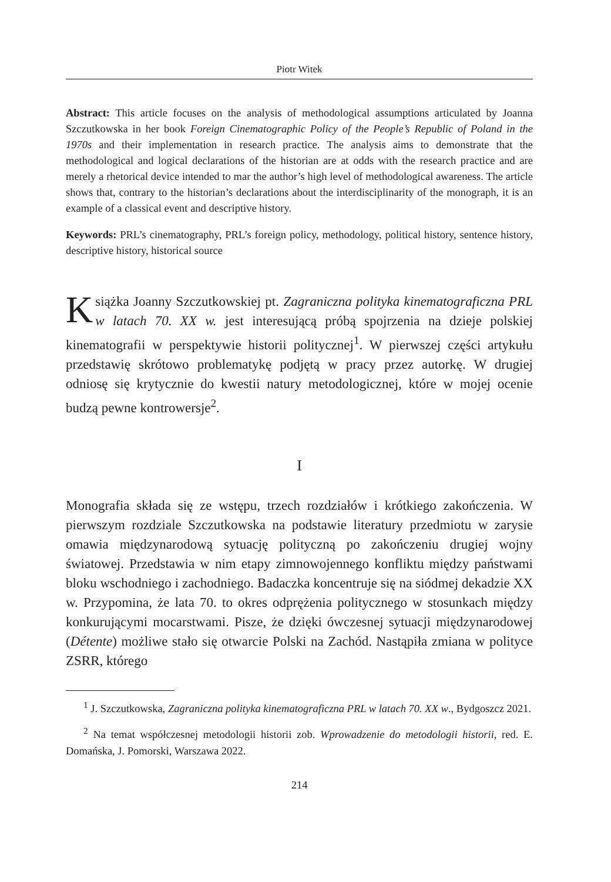Piotr Witek
Abstract: This article focuses on the analysis of methodological assumptions articulated by Joanna Szczutkowska in her book Foreign Cinematographic Policy of the People’s Republic of Poland in the 1970s and their implementation in research practice. The analysis aims to demonstrate that the methodological and logical declarations of the historian are at odds with the research practice and are merely a rhetorical device intended to mar the author’s high level of methodological awareness. The article shows that, contrary to the historian’s declarations about the interdisciplinarity of the monograph, it is an example of a classical event and descriptive history.
Keywords: PRL’s cinematography, PRL’s foreign policy, methodology, political history, sentence history, descriptive history, historical source
Książka Joanny Szczutkowskiej pt. Zagraniczna polityka kinematograficzna PRL w latach 70. XX w. jest interesującą próbą spojrzenia na dzieje polskiej kinematografii w perspektywie historii politycznej<sup>1</sup>. W pierwszej części artykułu przedstawię skrótowo problematykę podjętą w pracy przez autorkę. W drugiej odniosę się krytycznie do kwestii natury metodologicznej, które w mojej ocenie budzą pewne kontrowersje<sup>2</sup>.
I
Monografia składa się ze wstępu, trzech rozdziałów i krótkiego zakończenia. W pierwszym rozdziale Szczutkowska na podstawie literatury przedmiotu w zarysie omawia międzynarodową sytuację polityczną po zakończeniu drugiej wojny światowej. Przedstawia w nim etapy zimnowojennego konfliktu między państwami bloku wschodniego i zachodniego. Badaczka koncentruje się na siódmej dekadzie XX w. Przypomina, że lata 70. to okres odprężenia politycznego w stosunkach między konkurującymi mocarstwami. Pisze, że dzięki ówczesnej sytuacji międzynarodowej (Détente) możliwe stało się otwarcie Polski na Zachód. Nastąpiła zmiana w polityce ZSRR, którego
<sup>1</sup> J. Szczutkowska, Zagraniczna polityka kinematograficzna PRL w latach 70. XX w., Bydgoszcz 2021.
<sup>2</sup> Na temat współczesnej metodologii historii zob. Wprowadzenie do metodologii historii, red. E. Domańska, J. Pomorski, Warszawa 2022.
214